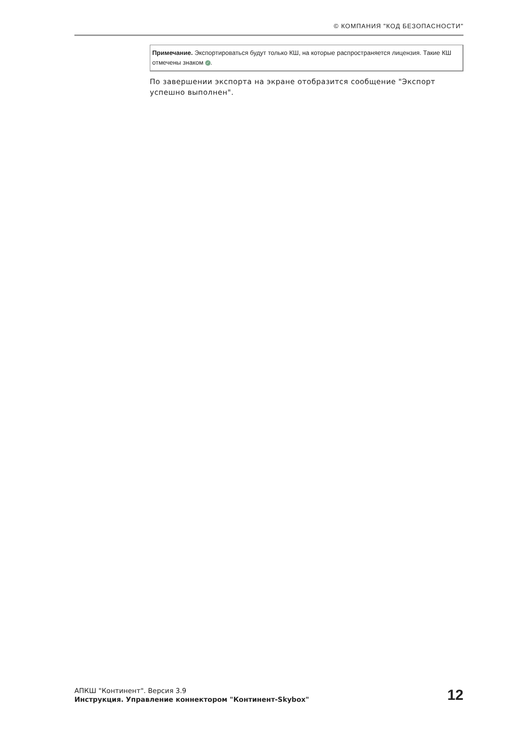© КОМПАНИЯ "КОД БЕЗОПАСНОСТИ"
Примечание. Экспортироваться будут только КШ, на которые распространяется лицензия. Такие КШ отмечены знаком ✓.
По завершении экспорта на экране отобразится сообщение "Экспорт успешно выполнен".
АПКШ "Континент". Версия 3.9
Инструкция. Управление коннектором "Континент-Skybox"
12